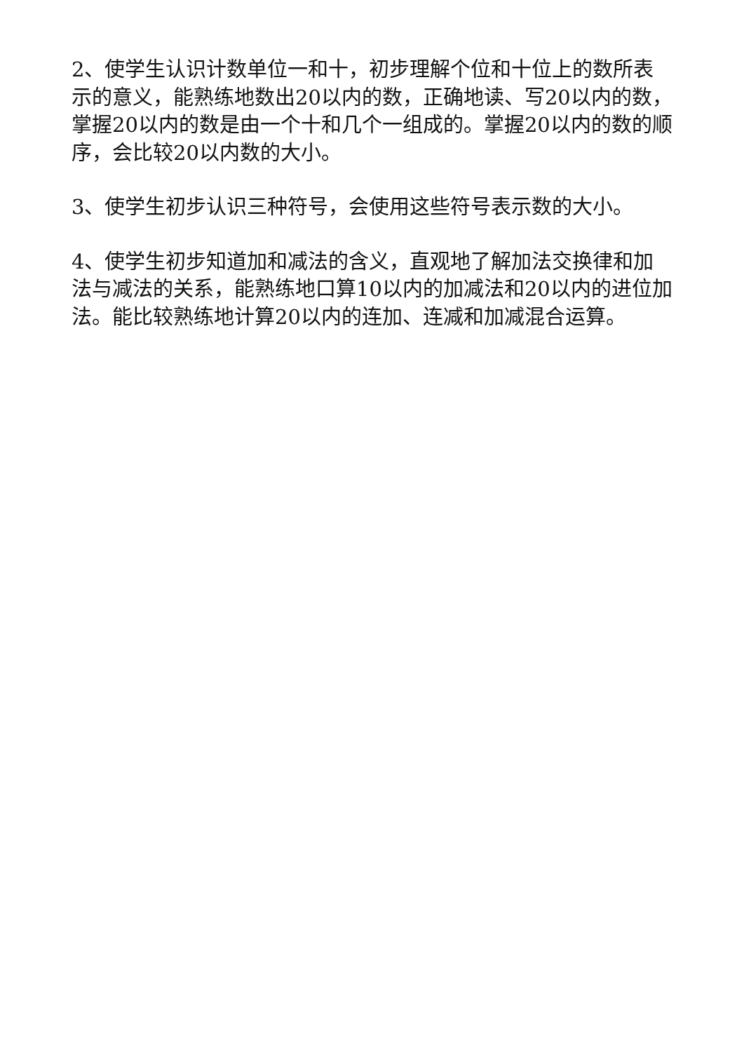2、使学生认识计数单位一和十，初步理解个位和十位上的数所表示的意义，能熟练地数出20以内的数，正确地读、写20以内的数，掌握20以内的数是由一个十和几个一组成的。掌握20以内的数的顺序，会比较20以内数的大小。
3、使学生初步认识三种符号，会使用这些符号表示数的大小。
4、使学生初步知道加和减法的含义，直观地了解加法交换律和加法与减法的关系，能熟练地口算10以内的加减法和20以内的进位加法。能比较熟练地计算20以内的连加、连减和加减混合运算。